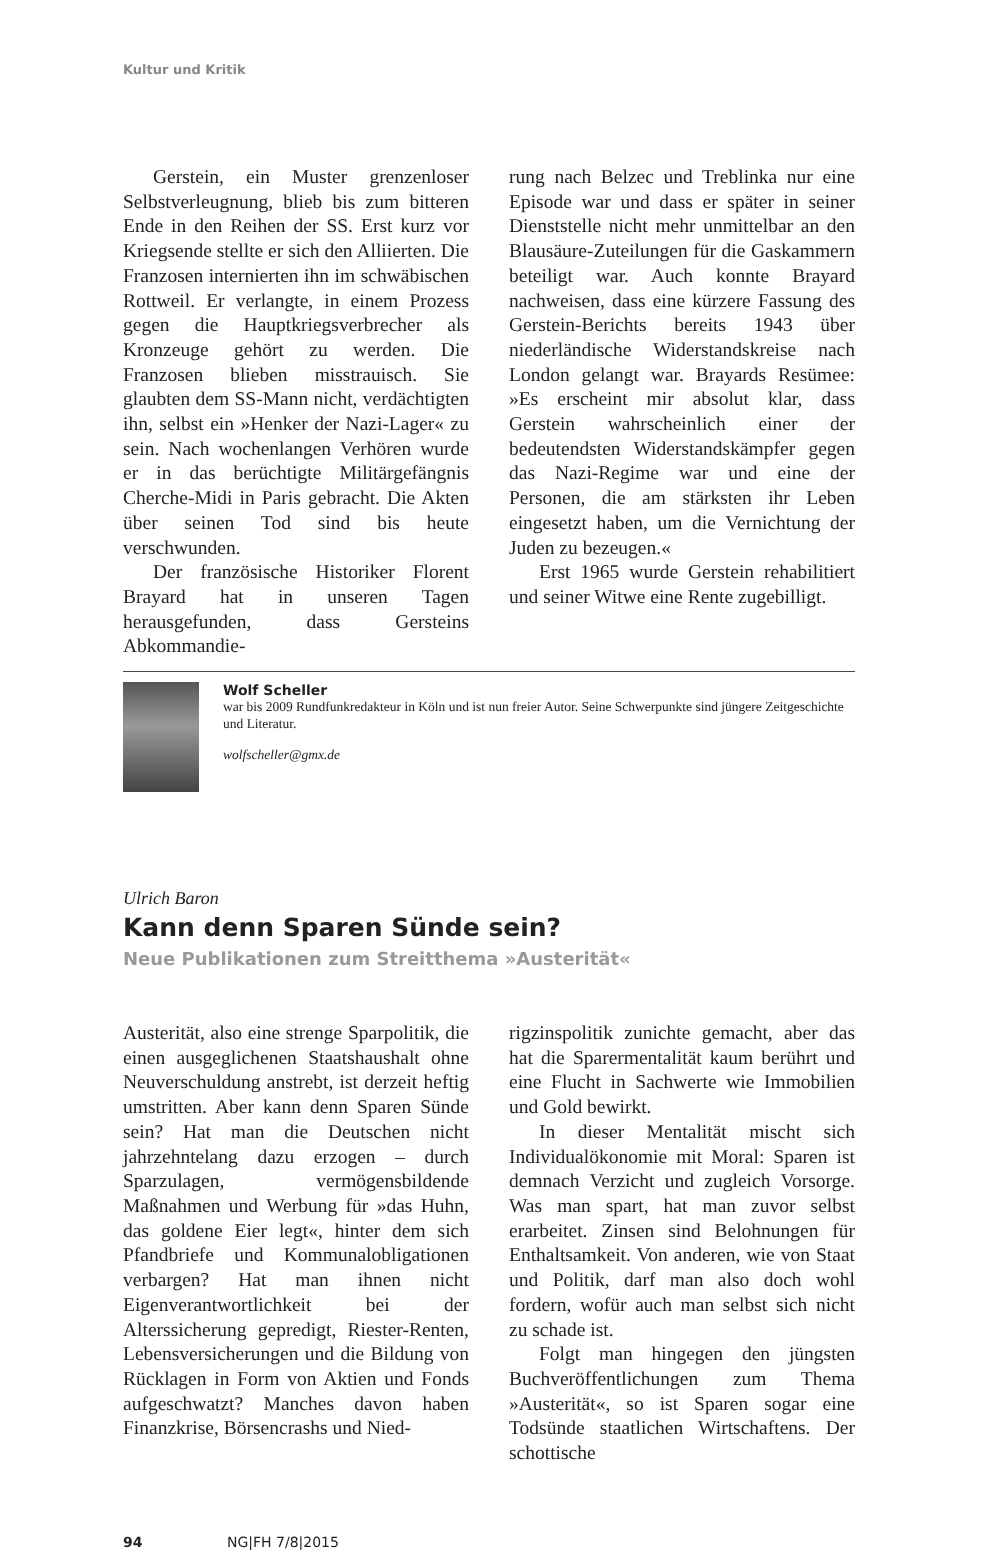Kultur und Kritik
Gerstein, ein Muster grenzenloser Selbstverleugnung, blieb bis zum bitteren Ende in den Reihen der SS. Erst kurz vor Kriegsende stellte er sich den Alliierten. Die Franzosen internierten ihn im schwäbischen Rottweil. Er verlangte, in einem Prozess gegen die Hauptkriegsverbrecher als Kronzeuge gehört zu werden. Die Franzosen blieben misstrauisch. Sie glaubten dem SS-Mann nicht, verdächtigten ihn, selbst ein »Henker der Nazi-Lager« zu sein. Nach wochenlangen Verhören wurde er in das berüchtigte Militärgefängnis Cherche-Midi in Paris gebracht. Die Akten über seinen Tod sind bis heute verschwunden.
Der französische Historiker Florent Brayard hat in unseren Tagen herausgefunden, dass Gersteins Abkommandie-
rung nach Belzec und Treblinka nur eine Episode war und dass er später in seiner Dienststelle nicht mehr unmittelbar an den Blausäure-Zuteilungen für die Gaskammern beteiligt war. Auch konnte Brayard nachweisen, dass eine kürzere Fassung des Gerstein-Berichts bereits 1943 über niederländische Widerstandskreise nach London gelangt war. Brayards Resümee: »Es erscheint mir absolut klar, dass Gerstein wahrscheinlich einer der bedeutendsten Widerstandskämpfer gegen das Nazi-Regime war und eine der Personen, die am stärksten ihr Leben eingesetzt haben, um die Vernichtung der Juden zu bezeugen.«
Erst 1965 wurde Gerstein rehabilitiert und seiner Witwe eine Rente zugebilligt.
Wolf Scheller
war bis 2009 Rundfunkredakteur in Köln und ist nun freier Autor. Seine Schwerpunkte sind jüngere Zeitgeschichte und Literatur.
wolfscheller@gmx.de
Ulrich Baron
Kann denn Sparen Sünde sein?
Neue Publikationen zum Streitthema »Austerität«
Austerität, also eine strenge Sparpolitik, die einen ausgeglichenen Staatshaushalt ohne Neuverschuldung anstrebt, ist derzeit heftig umstritten. Aber kann denn Sparen Sünde sein? Hat man die Deutschen nicht jahrzehntelang dazu erzogen – durch Sparzulagen, vermögensbildende Maßnahmen und Werbung für »das Huhn, das goldene Eier legt«, hinter dem sich Pfandbriefe und Kommunalobligationen verbargen? Hat man ihnen nicht Eigenverantwortlichkeit bei der Alterssicherung gepredigt, Riester-Renten, Lebensversicherungen und die Bildung von Rücklagen in Form von Aktien und Fonds aufgeschwatzt? Manches davon haben Finanzkrise, Börsencrashs und Nied-
rigzinspolitik zunichte gemacht, aber das hat die Sparermentalität kaum berührt und eine Flucht in Sachwerte wie Immobilien und Gold bewirkt.
In dieser Mentalität mischt sich Individualökonomie mit Moral: Sparen ist demnach Verzicht und zugleich Vorsorge. Was man spart, hat man zuvor selbst erarbeitet. Zinsen sind Belohnungen für Enthaltsamkeit. Von anderen, wie von Staat und Politik, darf man also doch wohl fordern, wofür auch man selbst sich nicht zu schade ist.
Folgt man hingegen den jüngsten Buchveröffentlichungen zum Thema »Austerität«, so ist Sparen sogar eine Todsünde staatlichen Wirtschaftens. Der schottische
94 NG|FH 7/8|2015